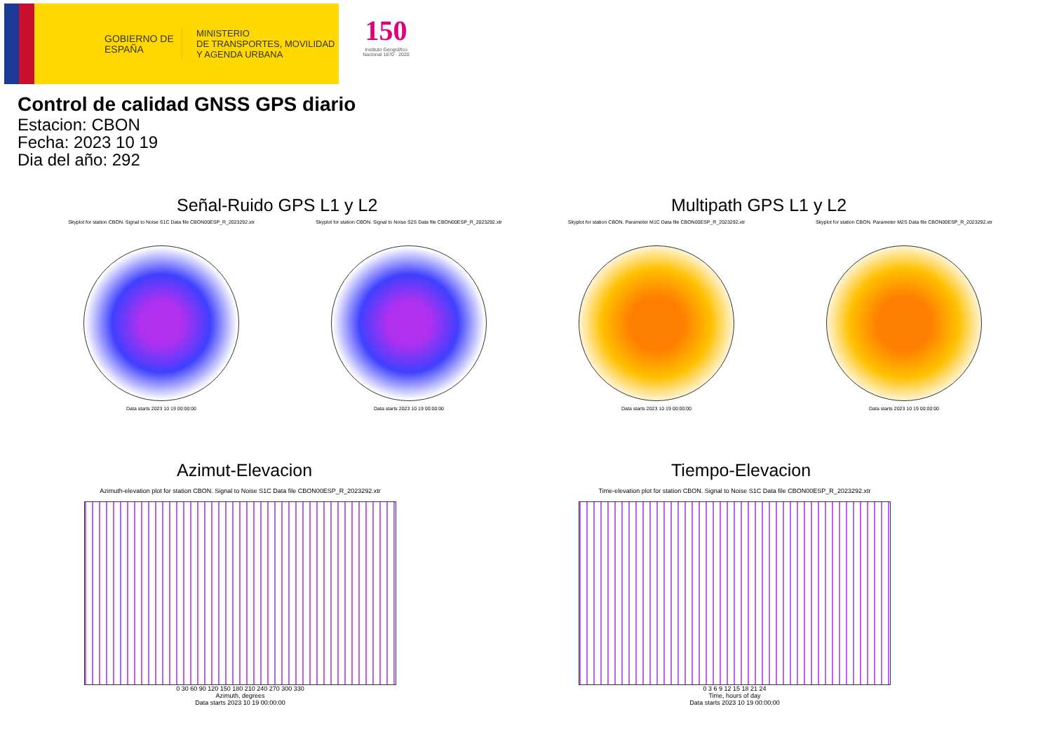GOBIERNO DE ESPAÑA
MINISTERIO
DE TRANSPORTES, MOVILIDAD
Y AGENDA URBANA
150
Instituto Geográfico Nacional 1870 · 2020
Control de calidad GNSS GPS diario
Estacion: CBON
Fecha: 2023 10 19
Dia del año: 292
Señal-Ruido GPS L1 y L2 Multipath GPS L1 y L2
Skyplot for station CBON. Signal to Noise S1C Data file CBON00ESP_R_2023292.xtr
Data starts 2023 10 19 00:00:00
Skyplot for station CBON. Signal to Noise S2S Data file CBON00ESP_R_2023292.xtr
Data starts 2023 10 19 00:00:00
Skyplot for station CBON. Parameter M1C Data file CBON00ESP_R_2023292.xtr
Data starts 2023 10 19 00:00:00
Skyplot for station CBON. Parameter M2S Data file CBON00ESP_R_2023292.xtr
Data starts 2023 10 19 00:00:00
Azimut-Elevacion Tiempo-Elevacion
Azimuth-elevation plot for station CBON. Signal to Noise S1C Data file CBON00ESP_R_2023292.xtr
0 30 60 90 120 150 180 210 240 270 300 330
Azimuth, degrees
Data starts 2023 10 19 00:00:00
Time-elevation plot for station CBON. Signal to Noise S1C Data file CBON00ESP_R_2023292.xtr
0 3 6 9 12 15 18 21 24
Time, hours of day
Data starts 2023 10 19 00:00:00